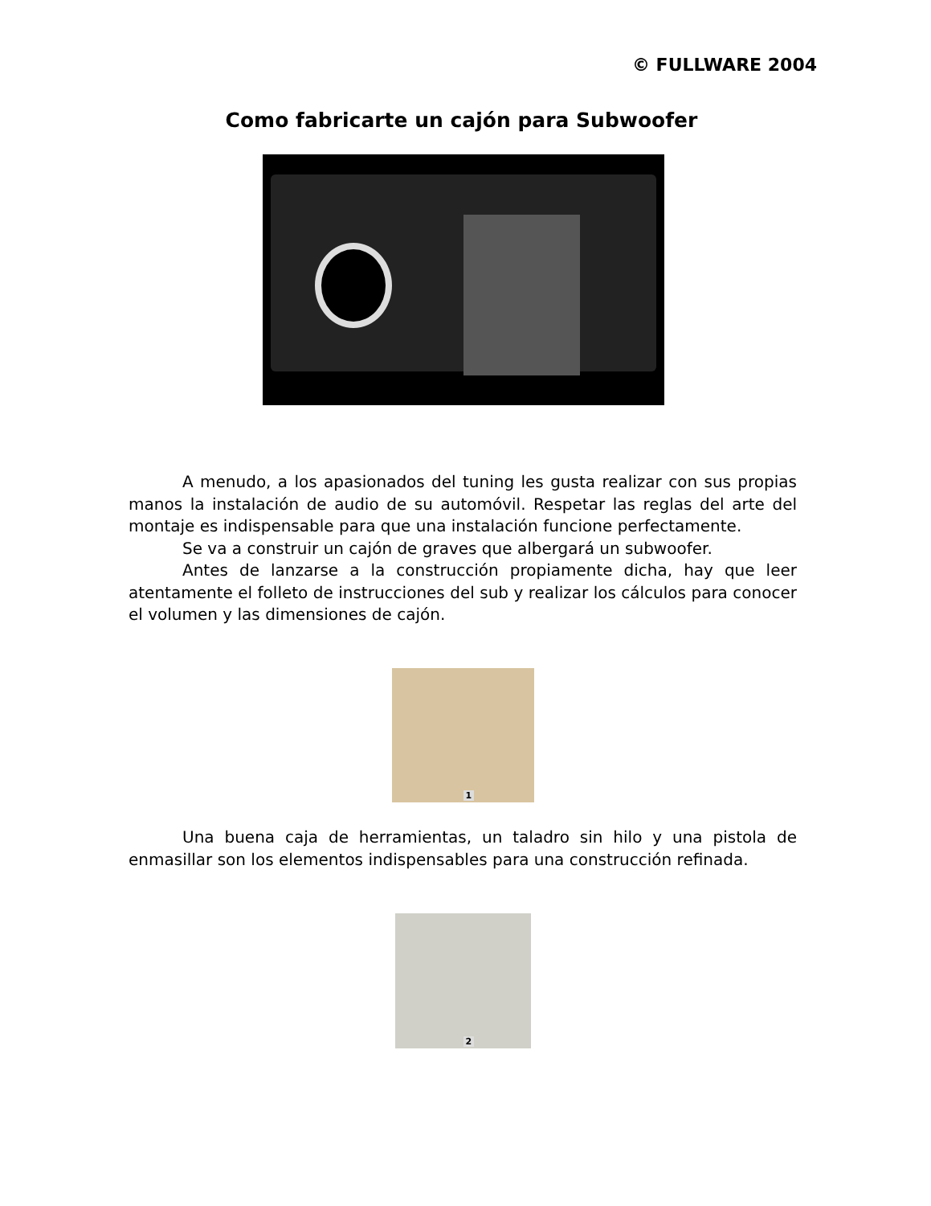© FULLWARE 2004
Como fabricarte un cajón para Subwoofer
A menudo, a los apasionados del tuning les gusta realizar con sus propias manos la instalación de audio de su automóvil. Respetar las reglas del arte del montaje es indispensable para que una instalación funcione perfectamente.
Se va a construir un cajón de graves que albergará un subwoofer.
Antes de lanzarse a la construcción propiamente dicha, hay que leer atentamente el folleto de instrucciones del sub y realizar los cálculos para conocer el volumen y las dimensiones de cajón.
1
Una buena caja de herramientas, un taladro sin hilo y una pistola de enmasillar son los elementos indispensables para una construcción refinada.
2